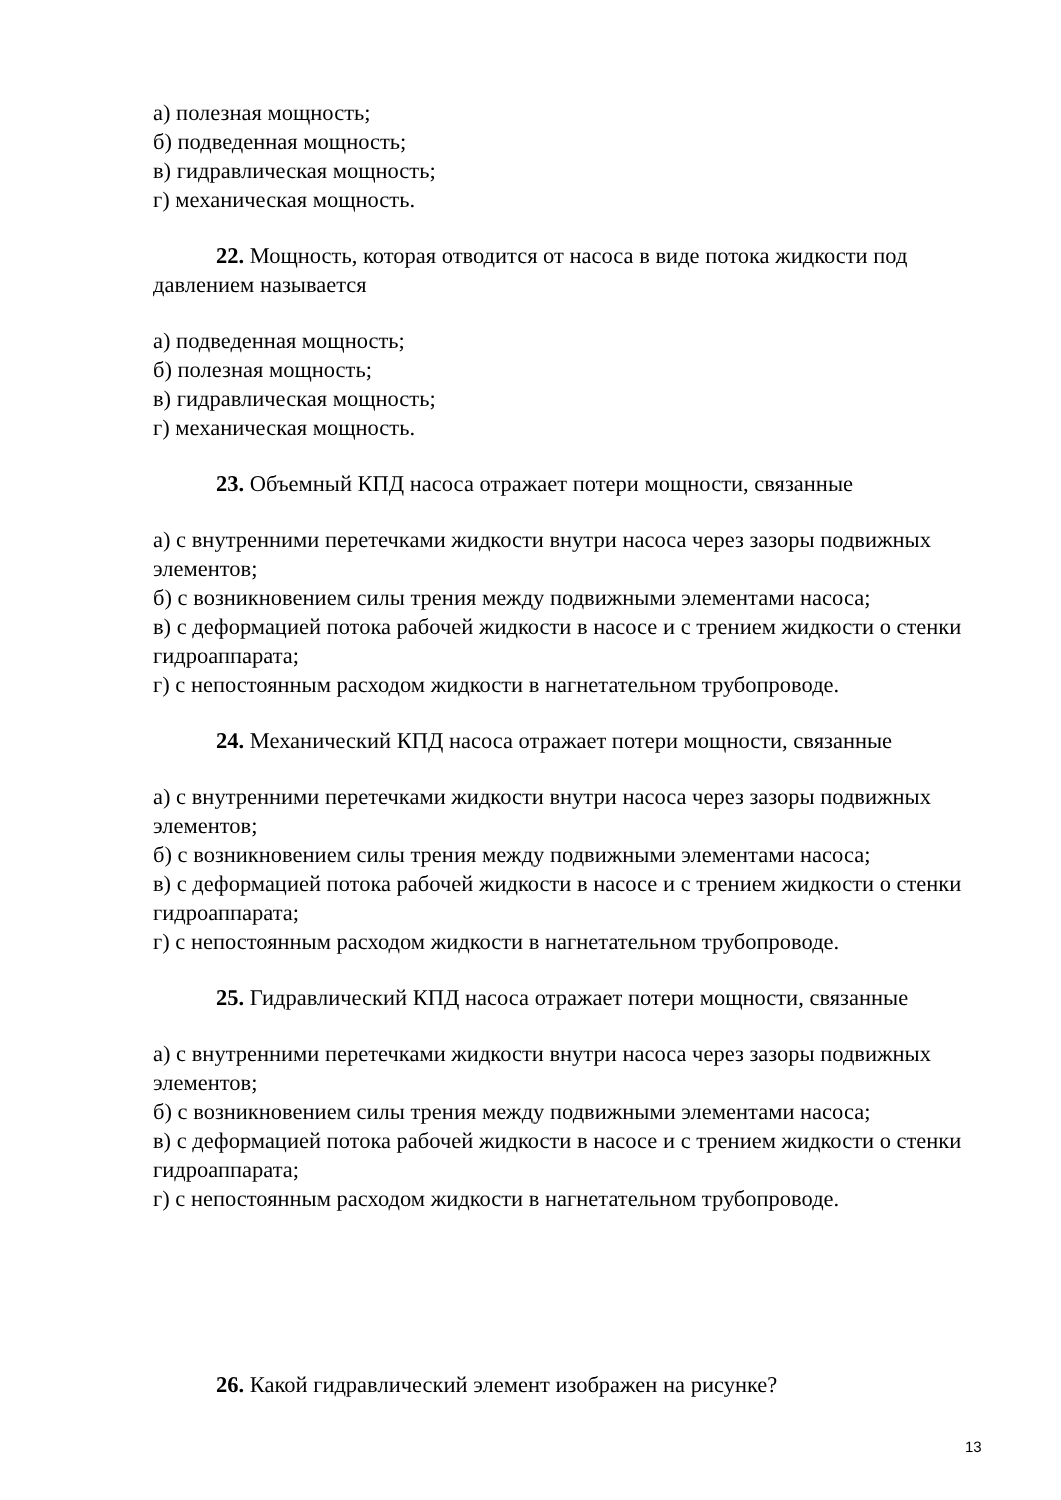а) полезная мощность;
б) подведенная мощность;
в) гидравлическая мощность;
г) механическая мощность.
22. Мощность, которая отводится от насоса в виде потока жидкости под давлением называется
а) подведенная мощность;
б) полезная мощность;
в) гидравлическая мощность;
г) механическая мощность.
23. Объемный КПД насоса отражает потери мощности, связанные
а) с внутренними перетечками жидкости внутри насоса через зазоры подвижных элементов;
б) с возникновением силы трения между подвижными элементами насоса;
в) с деформацией потока рабочей жидкости в насосе и с трением жидкости о стенки гидроаппарата;
г) с непостоянным расходом жидкости в нагнетательном трубопроводе.
24. Механический КПД насоса отражает потери мощности, связанные
а) с внутренними перетечками жидкости внутри насоса через зазоры подвижных элементов;
б) с возникновением силы трения между подвижными элементами насоса;
в) с деформацией потока рабочей жидкости в насосе и с трением жидкости о стенки гидроаппарата;
г) с непостоянным расходом жидкости в нагнетательном трубопроводе.
25. Гидравлический КПД насоса отражает потери мощности, связанные
а) с внутренними перетечками жидкости внутри насоса через зазоры подвижных элементов;
б) с возникновением силы трения между подвижными элементами насоса;
в) с деформацией потока рабочей жидкости в насосе и с трением жидкости о стенки гидроаппарата;
г) с непостоянным расходом жидкости в нагнетательном трубопроводе.
26. Какой гидравлический элемент изображен на рисунке?
13